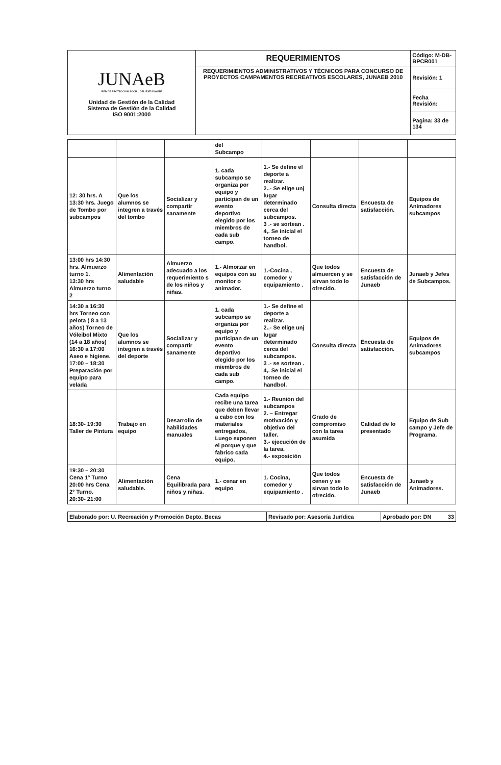| JUNAeB RED DE PROTECCIÓN SOCIAL DEL ESTUDIANTE Unidad de Gestión de la Calidad Sistema de Gestión de la Calidad ISO 9001:2000 | REQUERIMIENTOS | Código: M-DB-BPCR001 |
| | REQUERIMIENTOS ADMINISTRATIVOS Y TÉCNICOS PARA CONCURSO DE PROYECTOS CAMPAMENTOS RECREATIVOS ESCOLARES, JUNAEB 2010 | Revisión: 1 |
| | | Fecha Revisión: |
| | | Pagina: 33 de 134 |
| | | | del Subcampo | | | | |
| 12: 30 hrs. A 13:30 hrs. Juego de Tombo por subcampos | Que los alumnos se integren a través del tombo | Socializar y compartir sanamente | 1. cada subcampo se organiza por equipo y participan de un evento deportivo elegido por los miembros de cada sub campo. | 1.- Se define el deporte a realizar. 2..- Se elige unj lugar determinado cerca del subcampos. 3 .- se sortean . 4,. Se inicial el torneo de handbol. | Consulta directa | Encuesta de satisfacción. | Equipos de Animadores subcampos |
| 13:00 hrs 14:30 hrs. Almuerzo turno 1. 13:30 hrs Almuerzo turno 2 | Alimentación saludable | Almuerzo adecuado a los requerimiento s de los niños y niñas. | 1.- Almorzar en equipos con su monitor o animador. | 1.-Cocina , comedor y equipamiento . | Que todos almuercen y se sirvan todo lo ofrecido. | Encuesta de satisfacción de Junaeb | Junaeb y Jefes de Subcampos. |
| 14:30 a 16:30 hrs Torneo con pelota ( 8 a 13 años) Torneo de Vóleibol Mixto (14 a 18 años) 16:30 a 17:00 Aseo e higiene. 17:00 – 18:30 Preparación por equipo para velada | Que los alumnos se integren a través del deporte | Socializar y compartir sanamente | 1. cada subcampo se organiza por equipo y participan de un evento deportivo elegido por los miembros de cada sub campo. | 1.- Se define el deporte a realizar. 2..- Se elige unj lugar determinado cerca del subcampos. 3 .- se sortean . 4,. Se inicial el torneo de handbol. | Consulta directa | Encuesta de satisfacción. | Equipos de Animadores subcampos |
| 18:30- 19:30 Taller de Pintura | Trabajo en equipo | Desarrollo de habilidades manuales | Cada equipo recibe una tarea que deben llevar a cabo con los materiales entregados, Luego exponen el porque y que fabrico cada equipo. | 1.- Reunión del subcampos 2. – Entregar motivación y objetivo del taller. 3.- ejecución de la tarea. 4.- exposición | Grado de compromiso con la tarea asumida | Calidad de lo presentado | Equipo de Sub campo y Jefe de Programa. |
| 19:30 – 20:30 Cena 1° Turno 20:00 hrs Cena 2° Turno. 20:30- 21:00 | Alimentación saludable. | Cena Equilibrada para niños y niñas. | 1.- cenar en equipo | 1. Cocina, comedor y equipamiento . | Que todos cenen y se sirvan todo lo ofrecido. | Encuesta de satisfacción de Junaeb | Junaeb y Animadores. |
| Elaborado por: U. Recreación y Promoción Depto. Becas | Revisado por: Asesoría Jurídica | Aprobado por: DN 33 |